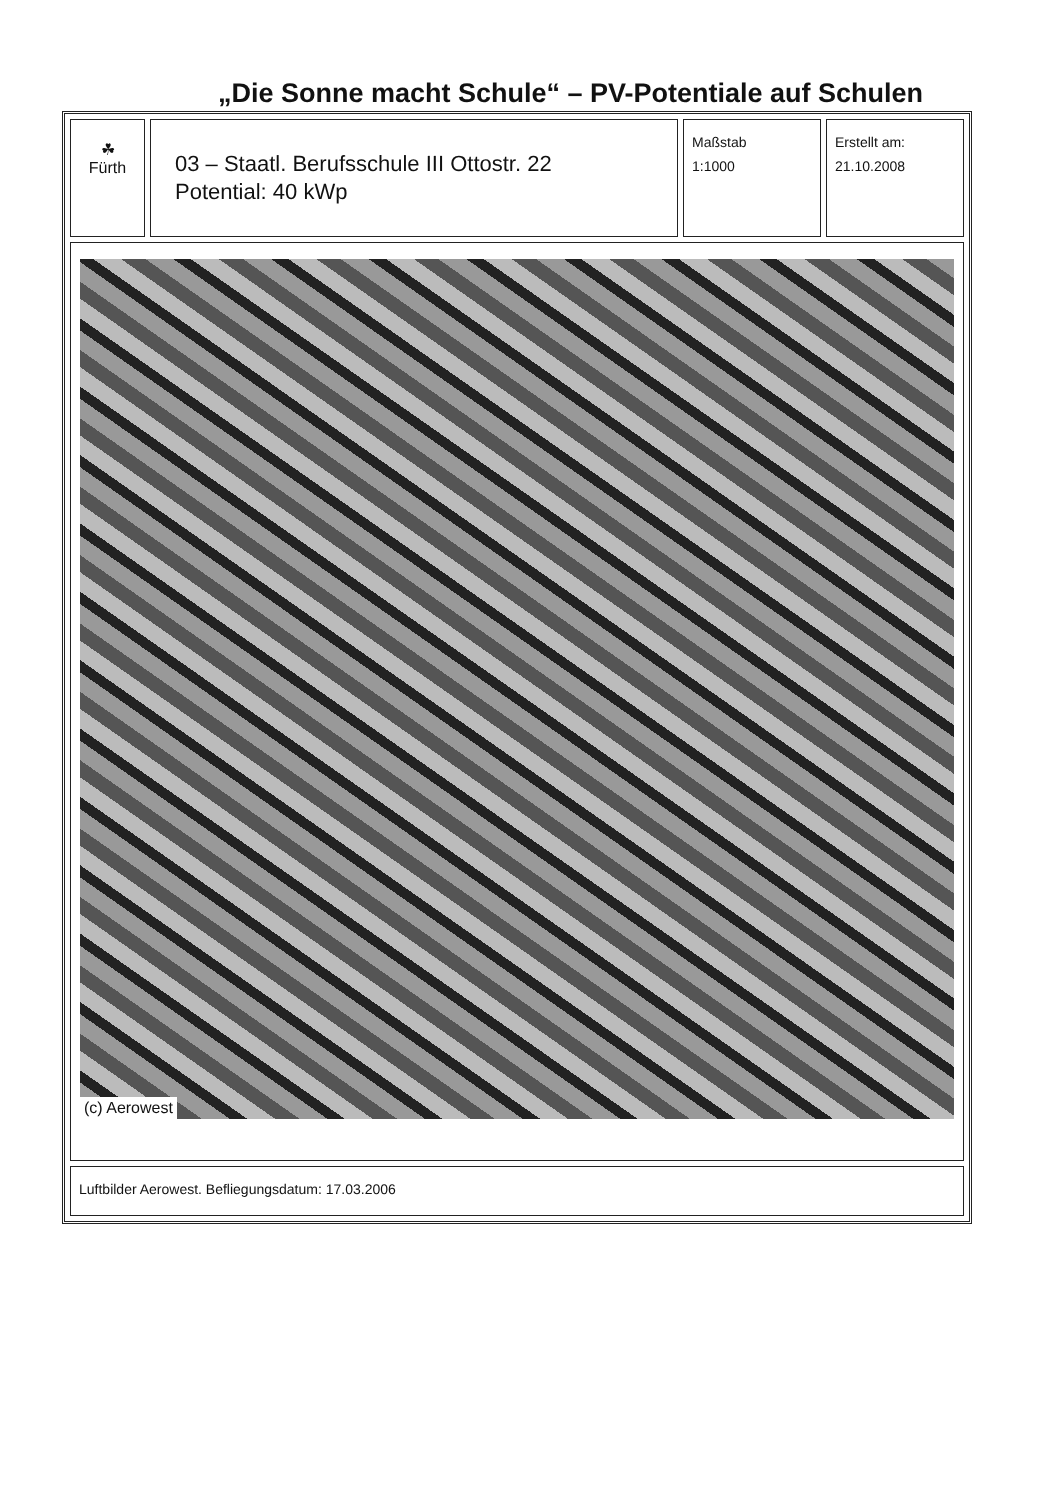„Die Sonne macht Schule“ – PV-Potentiale auf Schulen
| ☘ Fürth | 03 – Staatl. Berufsschule III Ottostr. 22 Potential: 40 kWp | Maßstab 1:1000 | Erstellt am: 21.10.2008 |
| (c) Aerowest | | | |
| Luftbilder Aerowest. Befliegungsdatum: 17.03.2006 | | | |